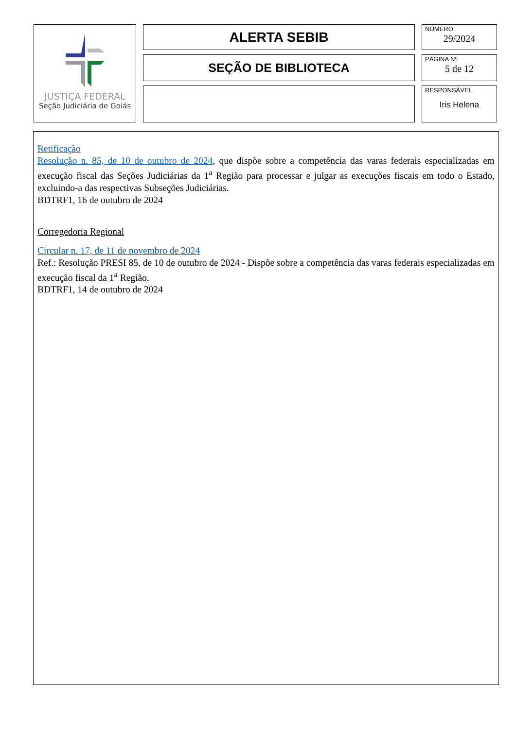JUSTIÇA FEDERAL
Seção Judiciária de Goiás
ALERTA SEBIB
SEÇÃO DE BIBLIOTECA
NÚMERO
29/2024
PÁGINA Nº
5 de 12
RESPONSÁVEL
Iris Helena
Retificação
Resolução n. 85, de 10 de outubro de 2024, que dispõe sobre a competência das varas federais especializadas em execução fiscal das Seções Judiciárias da 1<sup>a</sup> Região para processar e julgar as execuções fiscais em todo o Estado, excluindo-a das respectivas Subseções Judiciárias.
BDTRF1, 16 de outubro de 2024
Corregedoria Regional
Circular n. 17, de 11 de novembro de 2024
Ref.: Resolução PRESI 85, de 10 de outubro de 2024 - Dispõe sobre a competência das varas federais especializadas em execução fiscal da 1<sup>a</sup> Região.
BDTRF1, 14 de outubro de 2024